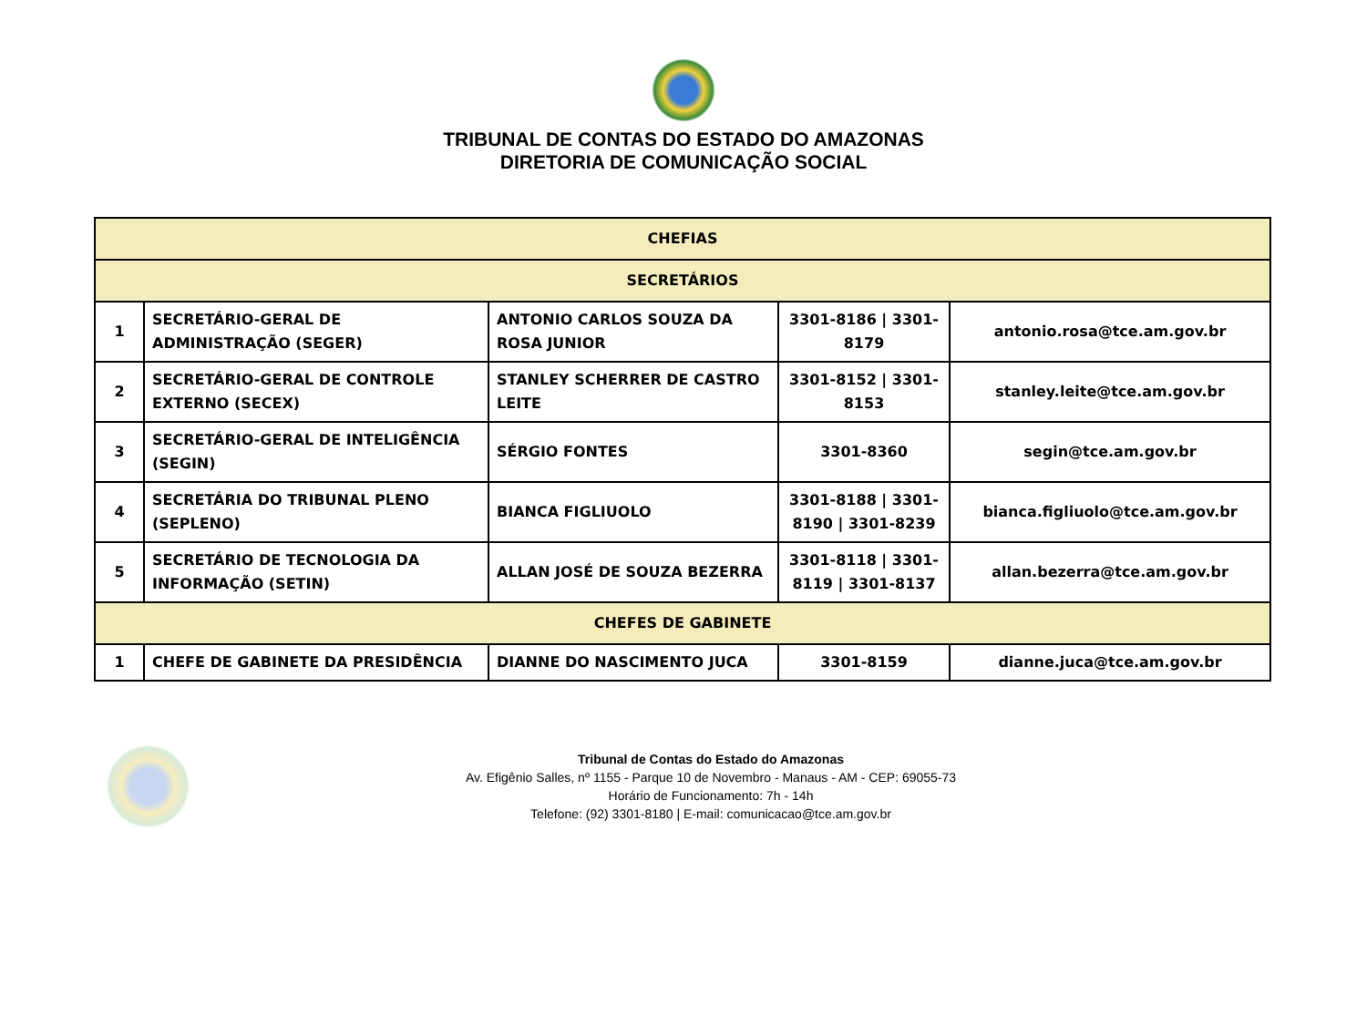TRIBUNAL DE CONTAS DO ESTADO DO AMAZONAS
DIRETORIA DE COMUNICAÇÃO SOCIAL
| CHEFIAS | | | | |
| --- | --- | --- | --- | --- |
| SECRETÁRIOS | | | | |
| 1 | SECRETÁRIO-GERAL DE ADMINISTRAÇÃO (SEGER) | ANTONIO CARLOS SOUZA DA ROSA JUNIOR | 3301-8186 / 3301-8179 | antonio.rosa@tce.am.gov.br |
| 2 | SECRETÁRIO-GERAL DE CONTROLE EXTERNO (SECEX) | STANLEY SCHERRER DE CASTRO LEITE | 3301-8152 / 3301-8153 | stanley.leite@tce.am.gov.br |
| 3 | SECRETÁRIO-GERAL DE INTELIGÊNCIA (SEGIN) | SÉRGIO FONTES | 3301-8360 | segin@tce.am.gov.br |
| 4 | SECRETÁRIA DO TRIBUNAL PLENO (SEPLENO) | BIANCA FIGLIUOLO | 3301-8188 / 3301-8190 / 3301-8239 | bianca.figliuolo@tce.am.gov.br |
| 5 | SECRETÁRIO DE TECNOLOGIA DA INFORMAÇÃO (SETIN) | ALLAN JOSÉ DE SOUZA BEZERRA | 3301-8118 / 3301-8119 / 3301-8137 | allan.bezerra@tce.am.gov.br |
| CHEFES DE GABINETE | | | | |
| 1 | CHEFE DE GABINETE DA PRESIDÊNCIA | DIANNE DO NASCIMENTO JUCA | 3301-8159 | dianne.juca@tce.am.gov.br |
Tribunal de Contas do Estado do Amazonas
Av. Efigênio Salles, nº 1155 - Parque 10 de Novembro - Manaus - AM - CEP: 69055-73
Horário de Funcionamento: 7h - 14h
Telefone: (92) 3301-8180 | E-mail: comunicacao@tce.am.gov.br